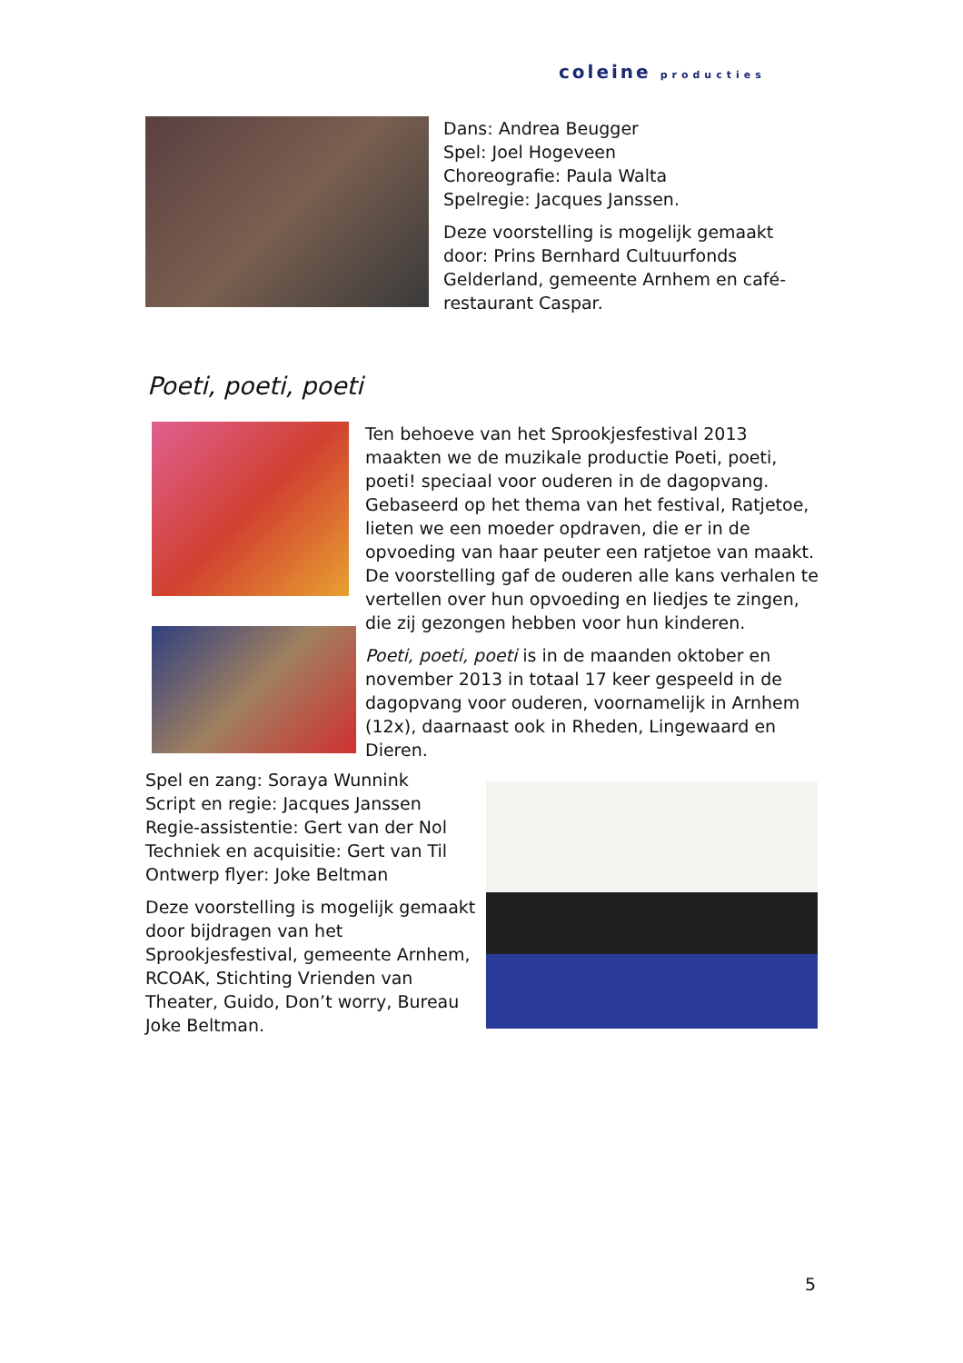coleine producties
Dans: Andrea Beugger
Spel: Joel Hogeveen
Choreografie: Paula Walta
Spelregie: Jacques Janssen.
Deze voorstelling is mogelijk gemaakt door: Prins Bernhard Cultuurfonds Gelderland, gemeente Arnhem en café-restaurant Caspar.
Poeti, poeti, poeti
Ten behoeve van het Sprookjesfestival 2013 maakten we de muzikale productie Poeti, poeti, poeti! speciaal voor ouderen in de dagopvang. Gebaseerd op het thema van het festival, Ratjetoe, lieten we een moeder opdraven, die er in de opvoeding van haar peuter een ratjetoe van maakt. De voorstelling gaf de ouderen alle kans verhalen te vertellen over hun opvoeding en liedjes te zingen, die zij gezongen hebben voor hun kinderen.
Poeti, poeti, poeti is in de maanden oktober en november 2013 in totaal 17 keer gespeeld in de dagopvang voor ouderen, voornamelijk in Arnhem (12x), daarnaast ook in Rheden, Lingewaard en Dieren.
Spel en zang: Soraya Wunnink
Script en regie: Jacques Janssen
Regie-assistentie: Gert van der Nol
Techniek en acquisitie: Gert van Til
Ontwerp flyer: Joke Beltman
Deze voorstelling is mogelijk gemaakt door bijdragen van het Sprookjesfestival, gemeente Arnhem, RCOAK, Stichting Vrienden van Theater, Guido, Don’t worry, Bureau Joke Beltman.
5